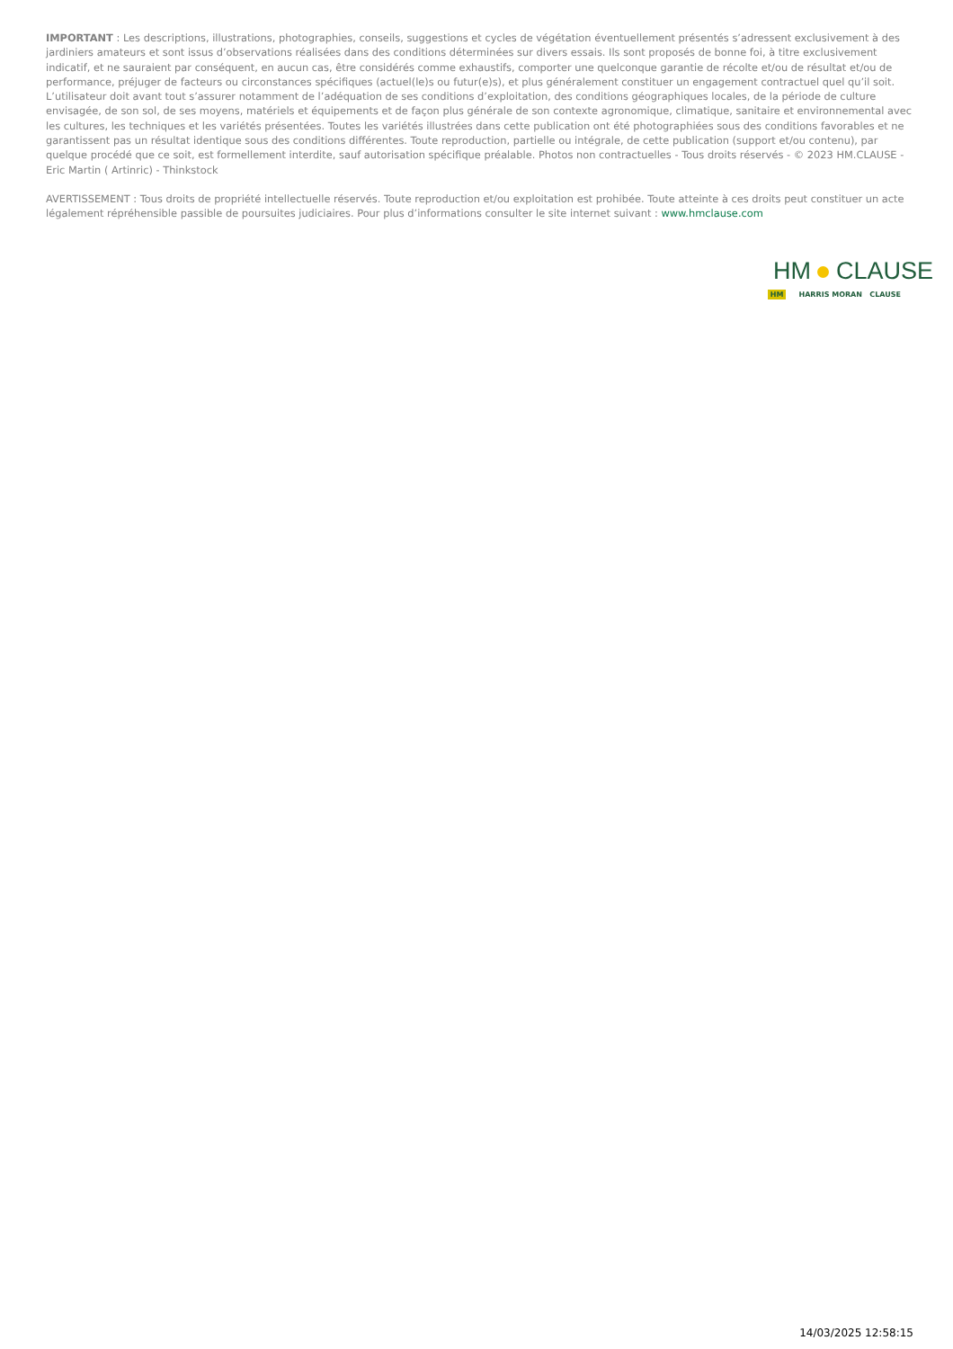IMPORTANT : Les descriptions, illustrations, photographies, conseils, suggestions et cycles de végétation éventuellement présentés s’adressent exclusivement à des jardiniers amateurs et sont issus d’observations réalisées dans des conditions déterminées sur divers essais. Ils sont proposés de bonne foi, à titre exclusivement indicatif, et ne sauraient par conséquent, en aucun cas, être considérés comme exhaustifs, comporter une quelconque garantie de récolte et/ou de résultat et/ou de performance, préjuger de facteurs ou circonstances spécifiques (actuel(le)s ou futur(e)s), et plus généralement constituer un engagement contractuel quel qu’il soit. L’utilisateur doit avant tout s’assurer notamment de l’adéquation de ses conditions d’exploitation, des conditions géographiques locales, de la période de culture envisagée, de son sol, de ses moyens, matériels et équipements et de façon plus générale de son contexte agronomique, climatique, sanitaire et environnemental avec les cultures, les techniques et les variétés présentées. Toutes les variétés illustrées dans cette publication ont été photographiées sous des conditions favorables et ne garantissent pas un résultat identique sous des conditions différentes. Toute reproduction, partielle ou intégrale, de cette publication (support et/ou contenu), par quelque procédé que ce soit, est formellement interdite, sauf autorisation spécifique préalable. Photos non contractuelles - Tous droits réservés - © 2023 HM.CLAUSE - Eric Martin ( Artinric) - Thinkstock
AVERTISSEMENT : Tous droits de propriété intellectuelle réservés. Toute reproduction et/ou exploitation est prohibée. Toute atteinte à ces droits peut constituer un acte légalement répréhensible passible de poursuites judiciaires. Pour plus d’informations consulter le site internet suivant : www.hmclause.com
HM CLAUSE
HM HARRIS MORAN CLAUSE
14/03/2025 12:58:15